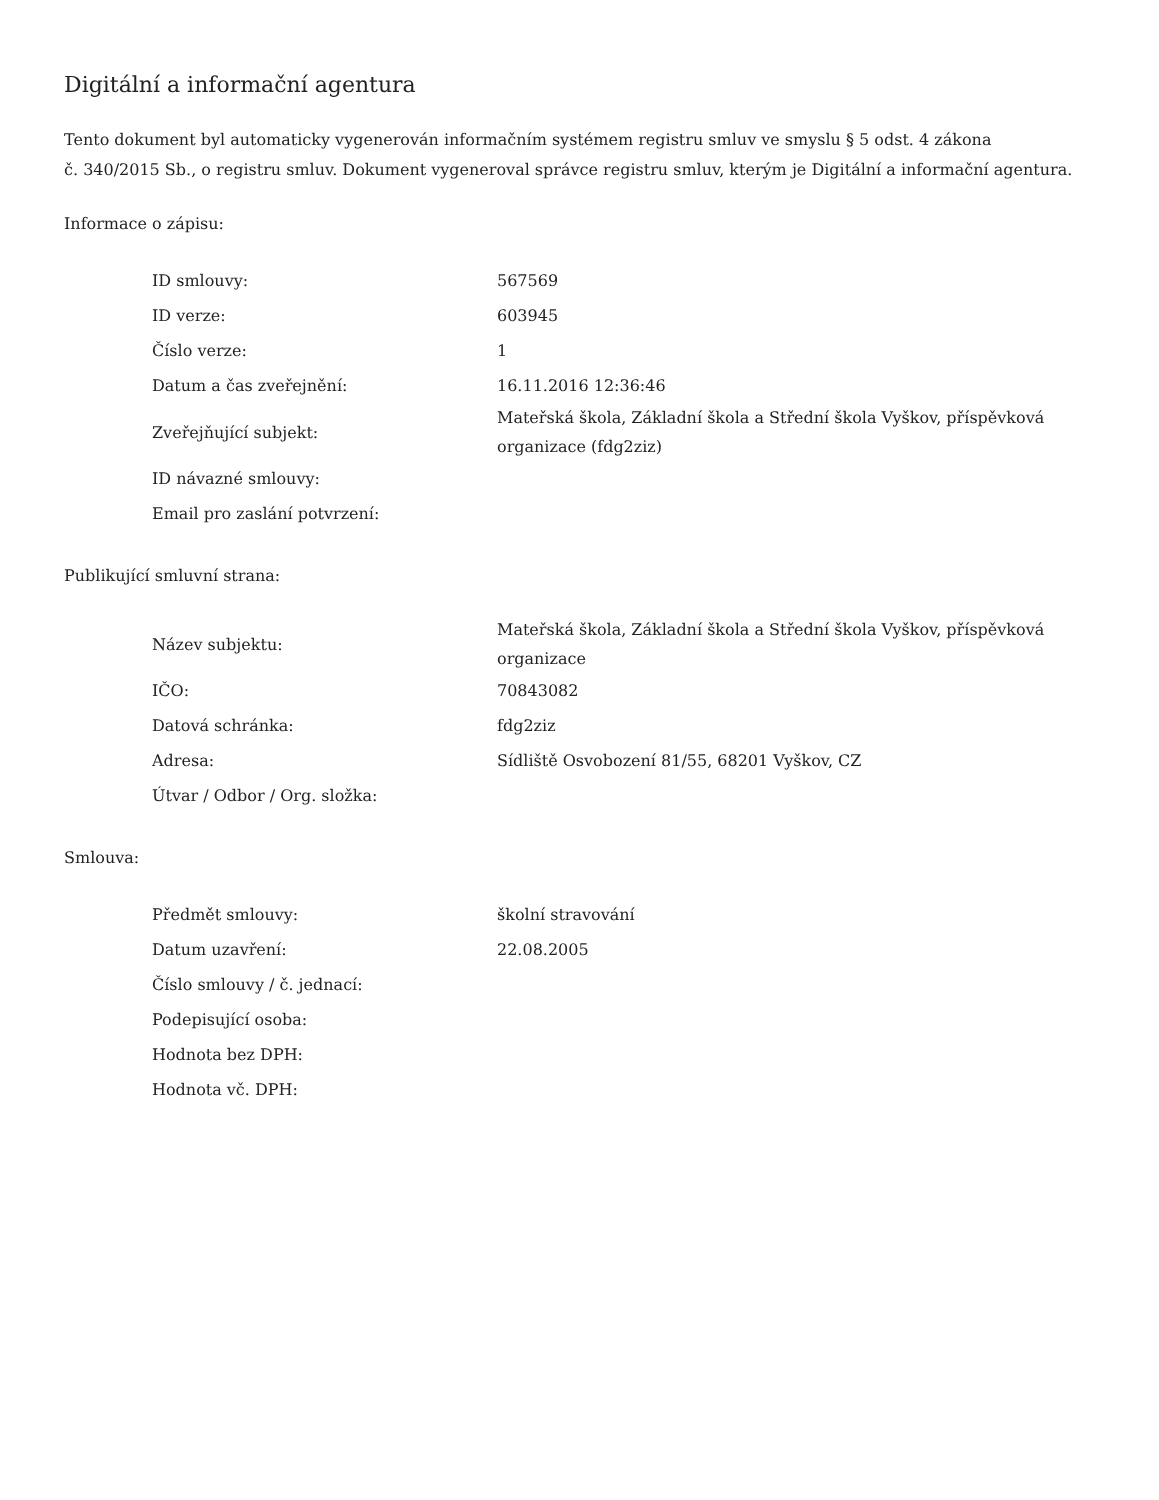Digitální a informační agentura
Tento dokument byl automaticky vygenerován informačním systémem registru smluv ve smyslu § 5 odst. 4 zákona
č. 340/2015 Sb., o registru smluv. Dokument vygeneroval správce registru smluv, kterým je Digitální a informační agentura.
Informace o zápisu:
| ID smlouvy: | 567569 |
| ID verze: | 603945 |
| Číslo verze: | 1 |
| Datum a čas zveřejnění: | 16.11.2016 12:36:46 |
| Zveřejňující subjekt: | Mateřská škola, Základní škola a Střední škola Vyškov, příspěvková organizace (fdg2ziz) |
| ID návazné smlouvy: | |
| Email pro zaslání potvrzení: | |
Publikující smluvní strana:
| Název subjektu: | Mateřská škola, Základní škola a Střední škola Vyškov, příspěvková organizace |
| IČO: | 70843082 |
| Datová schránka: | fdg2ziz |
| Adresa: | Sídliště Osvobození 81/55, 68201 Vyškov, CZ |
| Útvar / Odbor / Org. složka: | |
Smlouva:
| Předmět smlouvy: | školní stravování |
| Datum uzavření: | 22.08.2005 |
| Číslo smlouvy / č. jednací: | |
| Podepisující osoba: | |
| Hodnota bez DPH: | |
| Hodnota vč. DPH: | |